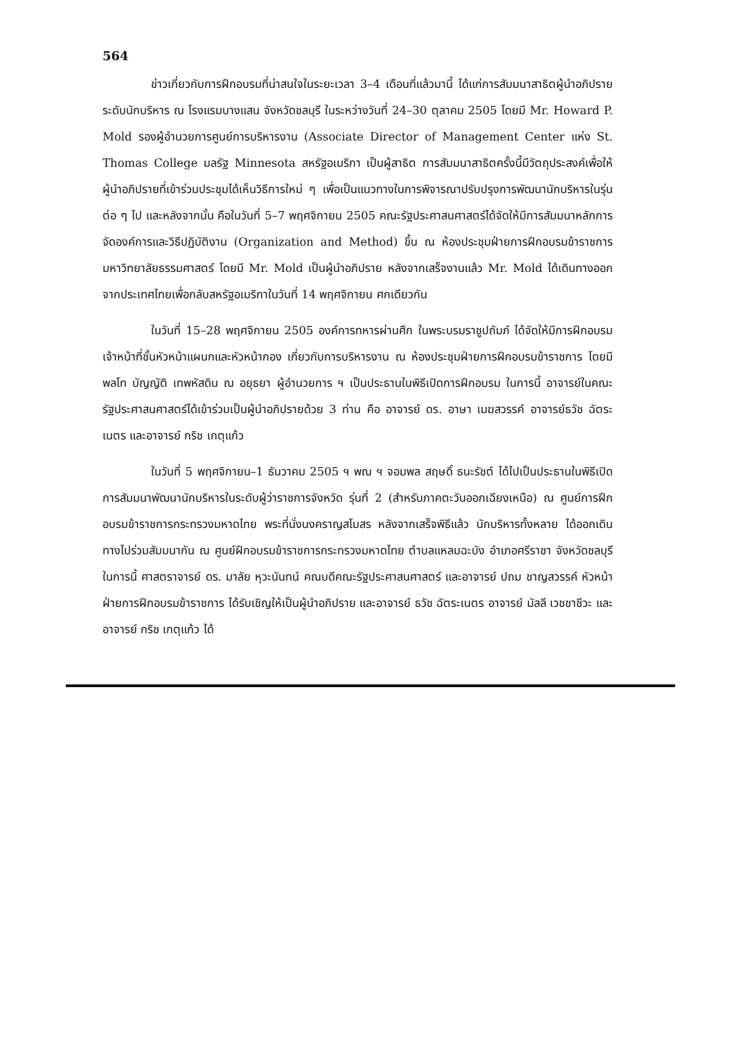564
ข่าวเกี่ยวกับการฝึกอบรมที่น่าสนใจในระยะเวลา 3–4 เดือนที่แล้วมานี้ ได้แก่การสัมมนาสาธิตผู้นำอภิปรายระดับนักบริหาร ณ โรงแรมบางแสน จังหวัดชลบุรี ในระหว่างวันที่ 24–30 ตุลาคม 2505 โดยมี Mr. Howard P. Mold รองผู้อำนวยการศูนย์การบริหารงาน (Associate Director of Management Center แห่ง St. Thomas College มลรัฐ Minnesota สหรัฐอเมริกา เป็นผู้สาธิต การสัมมนาสาธิตครั้งนี้มีวัตถุประสงค์เพื่อให้ผู้นำอภิปรายที่เข้าร่วมประชุมได้เห็นวิธีการใหม่ ๆ เพื่อเป็นแนวทางในการพิจารณาปรับปรุงการพัฒนานักบริหารในรุ่นต่อ ๆ ไป และหลังจากนั้น คือในวันที่ 5–7 พฤศจิกายน 2505 คณะรัฐประศาสนศาสตร์ได้จัดให้มีการสัมมนาหลักการจัดองค์การและวิธีปฏิบัติงาน (Organization and Method) ขึ้น ณ ห้องประชุมฝ่ายการฝึกอบรมข้าราชการ มหาวิทยาลัยธรรมศาสตร์ โดยมี Mr. Mold เป็นผู้นำอภิปราย หลังจากเสร็จงานแล้ว Mr. Mold ได้เดินทางออกจากประเทศไทยเพื่อกลับสหรัฐอเมริกาในวันที่ 14 พฤศจิกายน ศกเดียวกัน
ในวันที่ 15–28 พฤศจิกายน 2505 องค์การทหารผ่านศึก ในพระบรมราชูปถัมภ์ ได้จัดให้มีการฝึกอบรมเจ้าหน้าที่ชั้นหัวหน้าแผนกและหัวหน้ากอง เกี่ยวกับการบริหารงาน ณ ห้องประชุมฝ่ายการฝึกอบรมข้าราชการ โดยมี พลโท บัญญัติ เทพหัสดิน ณ อยุธยา ผู้อำนวยการ ฯ เป็นประธานในพิธีเปิดการฝึกอบรม ในการนี้ อาจารย์ในคณะรัฐประศาสนศาสตร์ได้เข้าร่วมเป็นผู้นำอภิปรายด้วย 3 ท่าน คือ อาจารย์ ดร. อาษา เมฆสวรรค์ อาจารย์ธวัช ฉัตระเนตร และอาจารย์ กริช เกตุแก้ว
ในวันที่ 5 พฤศจิกายน–1 ธันวาคม 2505 ฯ พณ ฯ จอมพล สฤษดิ์ ธนะรัชต์ ได้ไปเป็นประธานในพิธีเปิดการสัมมนาพัฒนานักบริหารในระดับผู้ว่าราชการจังหวัด รุ่นที่ 2 (สำหรับภาคตะวันออกเฉียงเหนือ) ณ ศูนย์การฝึกอบรมข้าราชการกระทรวงมหาดไทย พระที่นั่งนงคราญสโมสร หลังจากเสร็จพิธีแล้ว นักบริหารทั้งหลาย ได้ออกเดินทางไปร่วมสัมมนากัน ณ ศูนย์ฝึกอบรมข้าราชการกระทรวงมหาดไทย ตำบลแหลมฉะบัง อำเภอศรีราชา จังหวัดชลบุรี ในการนี้ ศาสตราจารย์ ดร. มาลัย หุวะนันทน์ คณบดีคณะรัฐประศาสนศาสตร์ และอาจารย์ ปถม ชาญสวรรค์ หัวหน้าฝ่ายการฝึกอบรมข้าราชการ ได้รับเชิญให้เป็นผู้นำอภิปราย และอาจารย์ ธวัช ฉัตระเนตร อาจารย์ มัลลี เวชชาชีวะ และอาจารย์ กริช เกตุแก้ว ได้